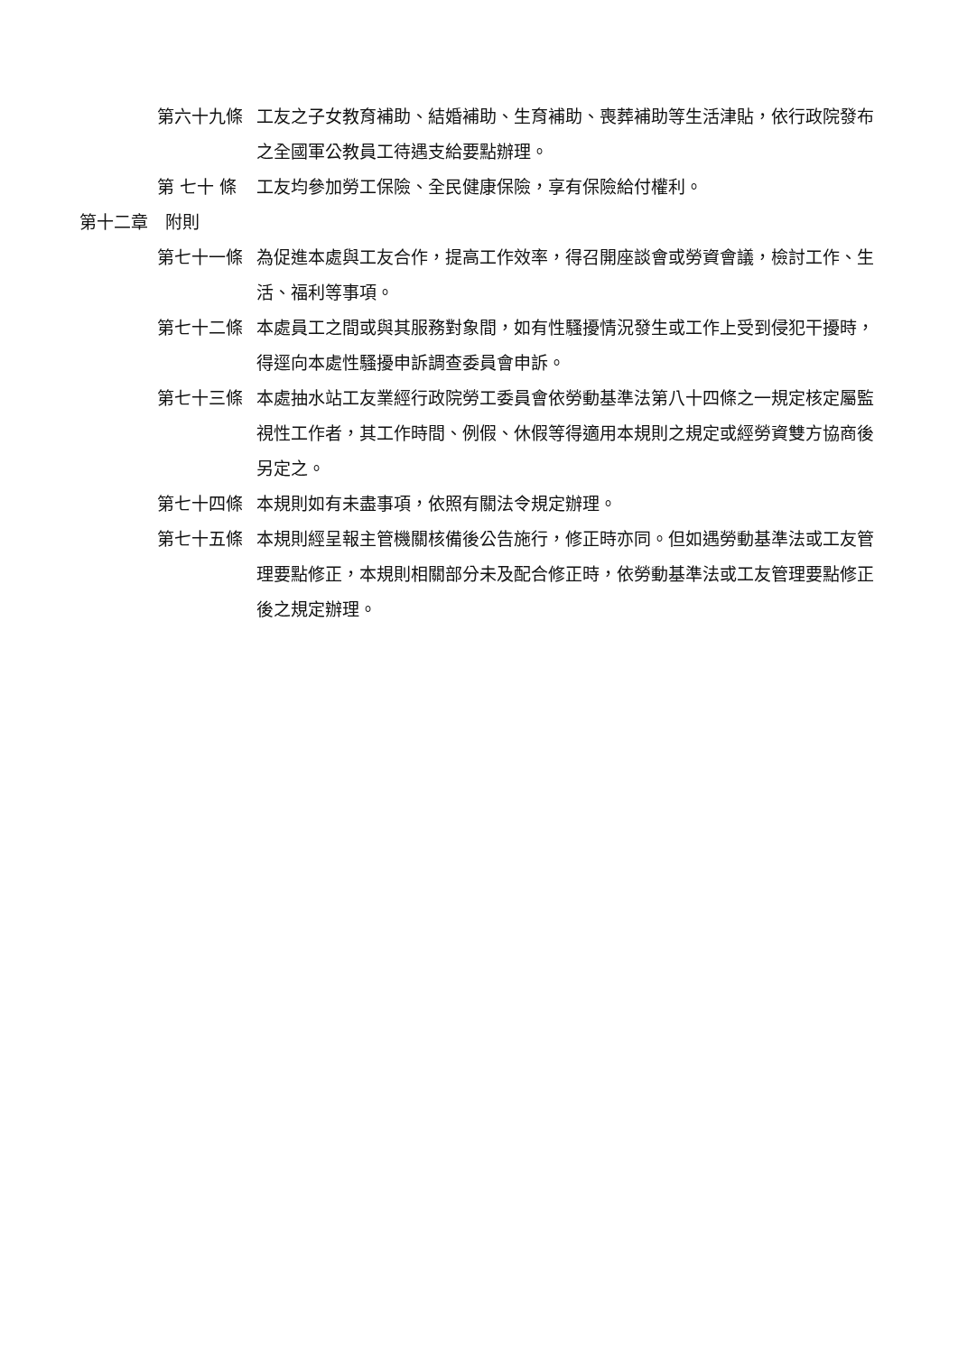第六十九條 工友之子女教育補助、結婚補助、生育補助、喪葬補助等生活津貼，依行政院發布之全國軍公教員工待遇支給要點辦理。
第 七十 條 工友均參加勞工保險、全民健康保險，享有保險給付權利。
第十二章　附則
第七十一條 為促進本處與工友合作，提高工作效率，得召開座談會或勞資會議，檢討工作、生活、福利等事項。
第七十二條 本處員工之間或與其服務對象間，如有性騷擾情況發生或工作上受到侵犯干擾時，得逕向本處性騷擾申訴調查委員會申訴。
第七十三條 本處抽水站工友業經行政院勞工委員會依勞動基準法第八十四條之一規定核定屬監視性工作者，其工作時間、例假、休假等得適用本規則之規定或經勞資雙方協商後另定之。
第七十四條 本規則如有未盡事項，依照有關法令規定辦理。
第七十五條 本規則經呈報主管機關核備後公告施行，修正時亦同。但如遇勞動基準法或工友管理要點修正，本規則相關部分未及配合修正時，依勞動基準法或工友管理要點修正後之規定辦理。